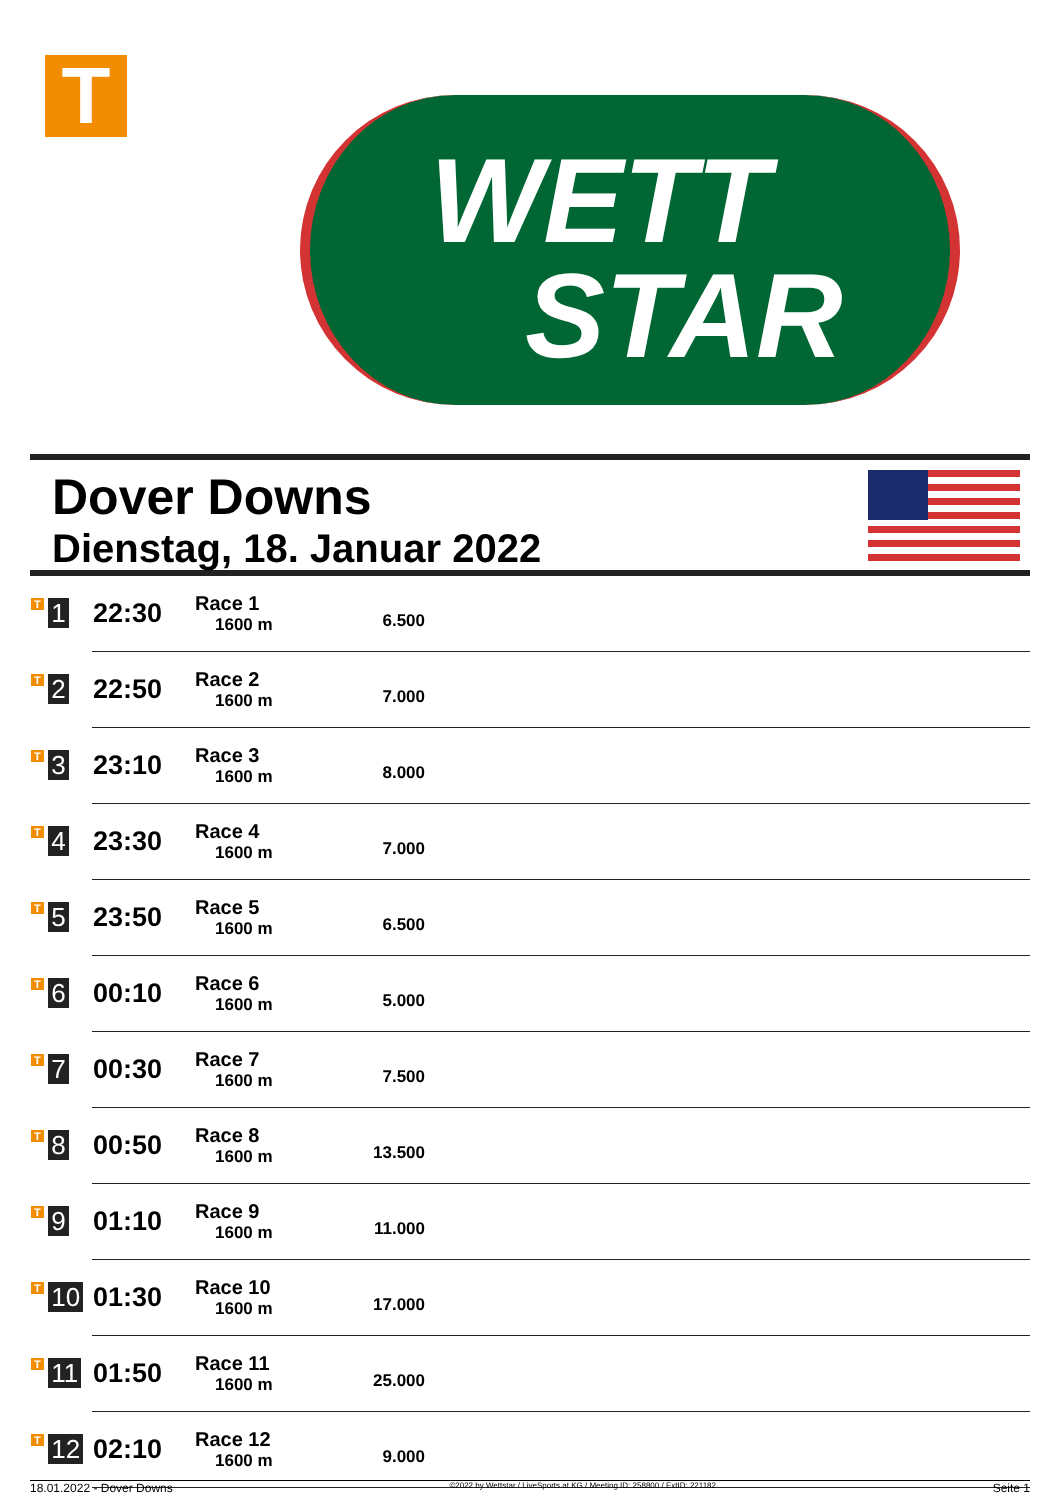T
WETT
STAR
Dover Downs
Dienstag, 18. Januar 2022
| T 1 | 22:30 | Race 1 1600 m | 6.500 | |
| T 2 | 22:50 | Race 2 1600 m | 7.000 | |
| T 3 | 23:10 | Race 3 1600 m | 8.000 | |
| T 4 | 23:30 | Race 4 1600 m | 7.000 | |
| T 5 | 23:50 | Race 5 1600 m | 6.500 | |
| T 6 | 00:10 | Race 6 1600 m | 5.000 | |
| T 7 | 00:30 | Race 7 1600 m | 7.500 | |
| T 8 | 00:50 | Race 8 1600 m | 13.500 | |
| T 9 | 01:10 | Race 9 1600 m | 11.000 | |
| T 10 | 01:30 | Race 10 1600 m | 17.000 | |
| T 11 | 01:50 | Race 11 1600 m | 25.000 | |
| T 12 | 02:10 | Race 12 1600 m | 9.000 | |
18.01.2022 - Dover Downs ©2022 by Wettstar / LiveSports.at KG / Meeting ID: 258800 / ExtID: 221182 Seite 1